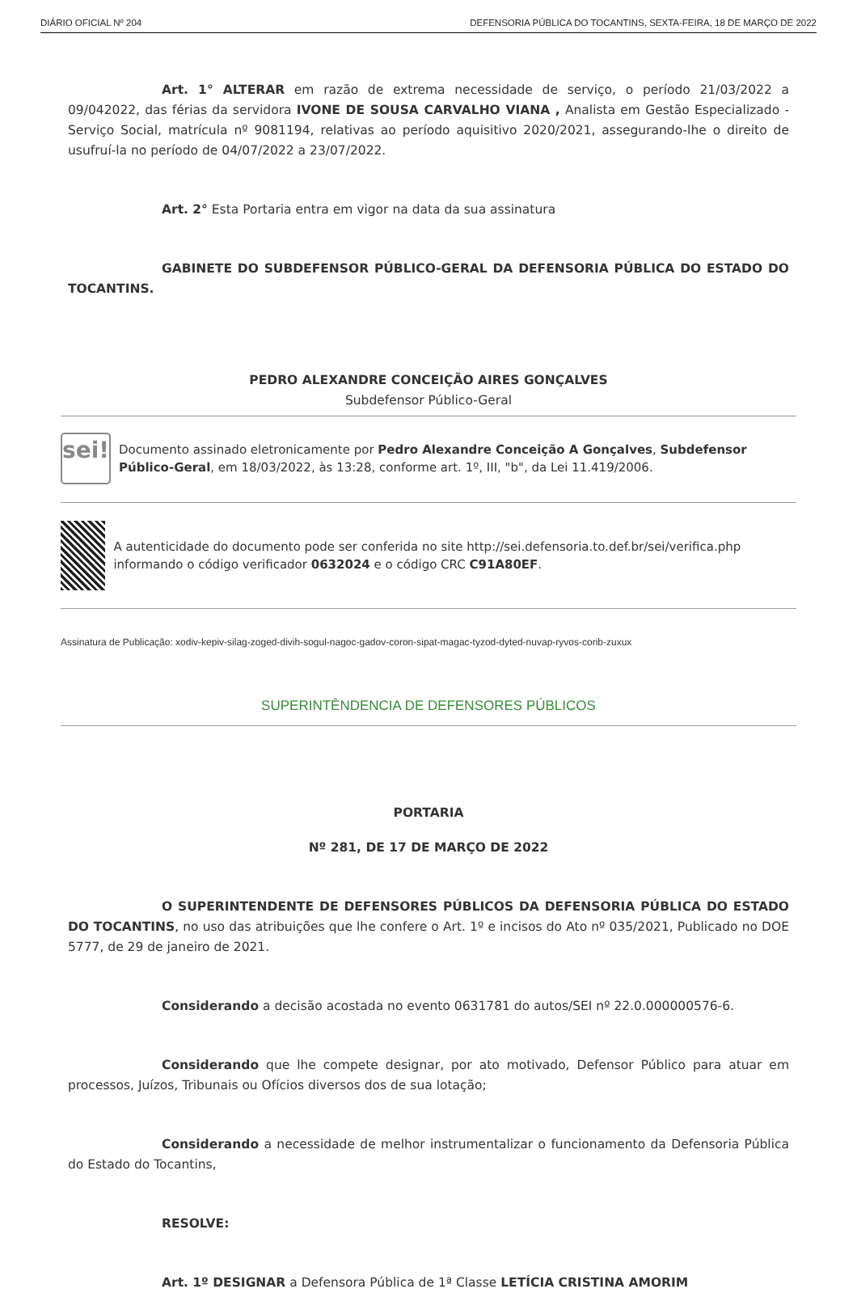DIÁRIO OFICIAL Nº 204 DEFENSORIA PÚBLICA DO TOCANTINS, SEXTA-FEIRA, 18 DE MARÇO DE 2022
Art. 1° ALTERAR em razão de extrema necessidade de serviço, o período 21/03/2022 a 09/042022, das férias da servidora IVONE DE SOUSA CARVALHO VIANA , Analista em Gestão Especializado - Serviço Social, matrícula nº 9081194, relativas ao período aquisitivo 2020/2021, assegurando-lhe o direito de usufruí-la no período de 04/07/2022 a 23/07/2022.
Art. 2° Esta Portaria entra em vigor na data da sua assinatura
GABINETE DO SUBDEFENSOR PÚBLICO-GERAL DA DEFENSORIA PÚBLICA DO ESTADO DO TOCANTINS.
PEDRO ALEXANDRE CONCEIÇÃO AIRES GONÇALVES
Subdefensor Público-Geral
sei!
Documento assinado eletronicamente por Pedro Alexandre Conceição A Gonçalves, Subdefensor Público-Geral, em 18/03/2022, às 13:28, conforme art. 1º, III, "b", da Lei 11.419/2006.
A autenticidade do documento pode ser conferida no site http://sei.defensoria.to.def.br/sei/verifica.php informando o código verificador 0632024 e o código CRC C91A80EF.
Assinatura de Publicação: xodiv-kepiv-silag-zoged-divih-sogul-nagoc-gadov-coron-sipat-magac-tyzod-dyted-nuvap-ryvos-corib-zuxux
SUPERINTÊNDENCIA DE DEFENSORES PÚBLICOS
PORTARIA
Nº 281, DE 17 DE MARÇO DE 2022
O SUPERINTENDENTE DE DEFENSORES PÚBLICOS DA DEFENSORIA PÚBLICA DO ESTADO DO TOCANTINS, no uso das atribuições que lhe confere o Art. 1º e incisos do Ato nº 035/2021, Publicado no DOE 5777, de 29 de janeiro de 2021.
Considerando a decisão acostada no evento 0631781 do autos/SEI nº 22.0.000000576-6.
Considerando que lhe compete designar, por ato motivado, Defensor Público para atuar em processos, Juízos, Tribunais ou Ofícios diversos dos de sua lotação;
Considerando a necessidade de melhor instrumentalizar o funcionamento da Defensoria Pública do Estado do Tocantins,
RESOLVE:
Art. 1º DESIGNAR a Defensora Pública de 1ª Classe LETÍCIA CRISTINA AMORIM